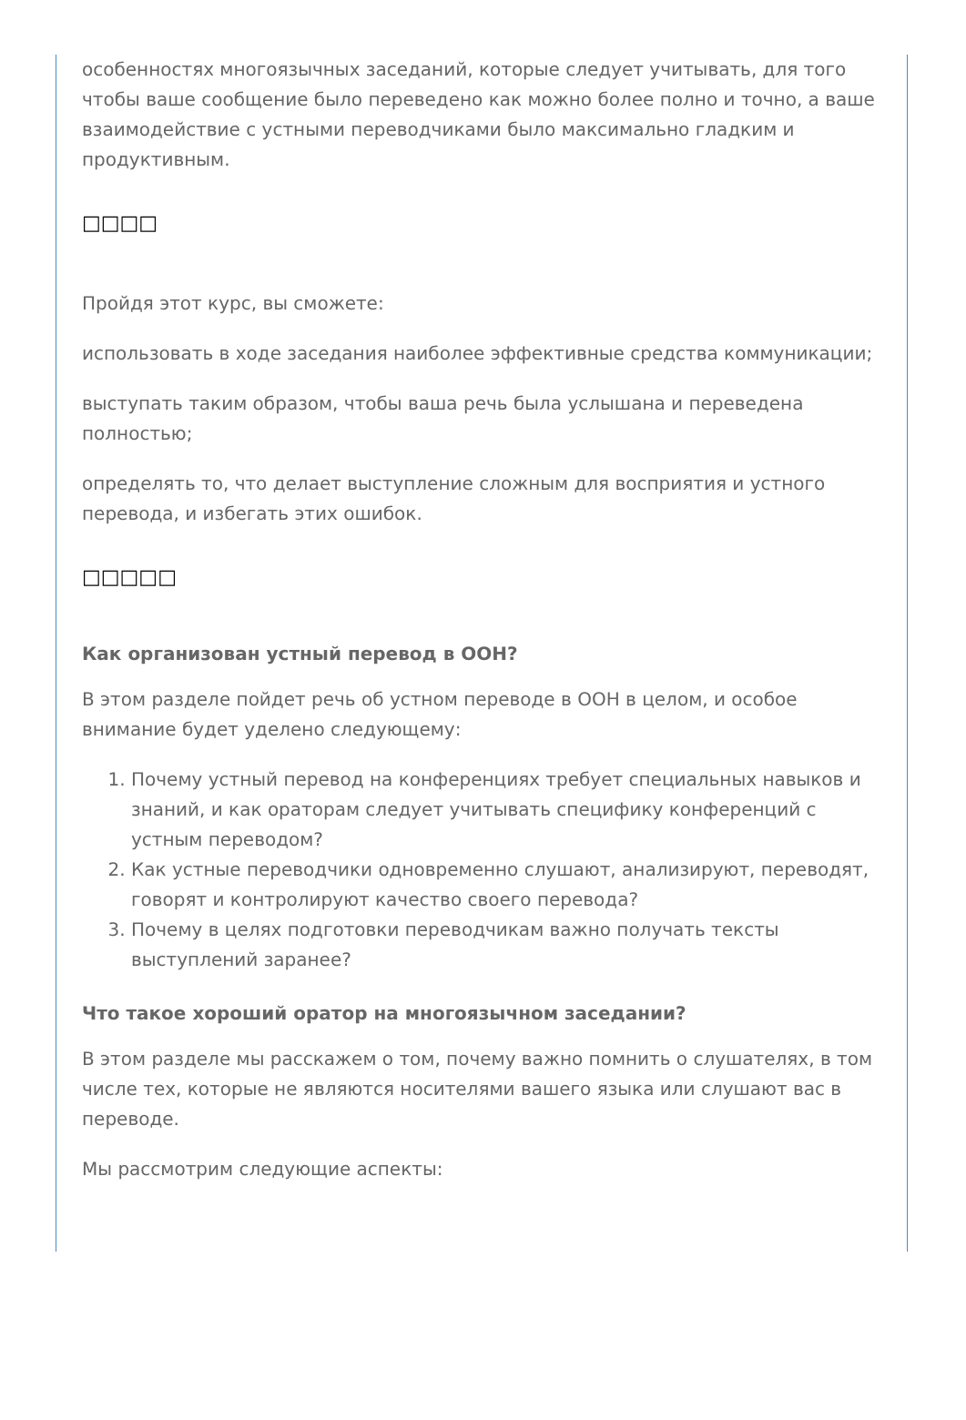особенностях многоязычных заседаний, которые следует учитывать, для того чтобы ваше сообщение было переведено как можно более полно и точно, а ваше взаимодействие с устными переводчиками было максимально гладким и продуктивным.
□□□□
Пройдя этот курс, вы сможете:
использовать в ходе заседания наиболее эффективные средства коммуникации;
выступать таким образом, чтобы ваша речь была услышана и переведена полностью;
определять то, что делает выступление сложным для восприятия и устного перевода, и избегать этих ошибок.
□□□□□
Как организован устный перевод в ООН?
В этом разделе пойдет речь об устном переводе в ООН в целом, и особое внимание будет уделено следующему:
1. Почему устный перевод на конференциях требует специальных навыков и знаний, и как ораторам следует учитывать специфику конференций с устным переводом?
2. Как устные переводчики одновременно слушают, анализируют, переводят, говорят и контролируют качество своего перевода?
3. Почему в целях подготовки переводчикам важно получать тексты выступлений заранее?
Что такое хороший оратор на многоязычном заседании?
В этом разделе мы расскажем о том, почему важно помнить о слушателях, в том числе тех, которые не являются носителями вашего языка или слушают вас в переводе.
Мы рассмотрим следующие аспекты: